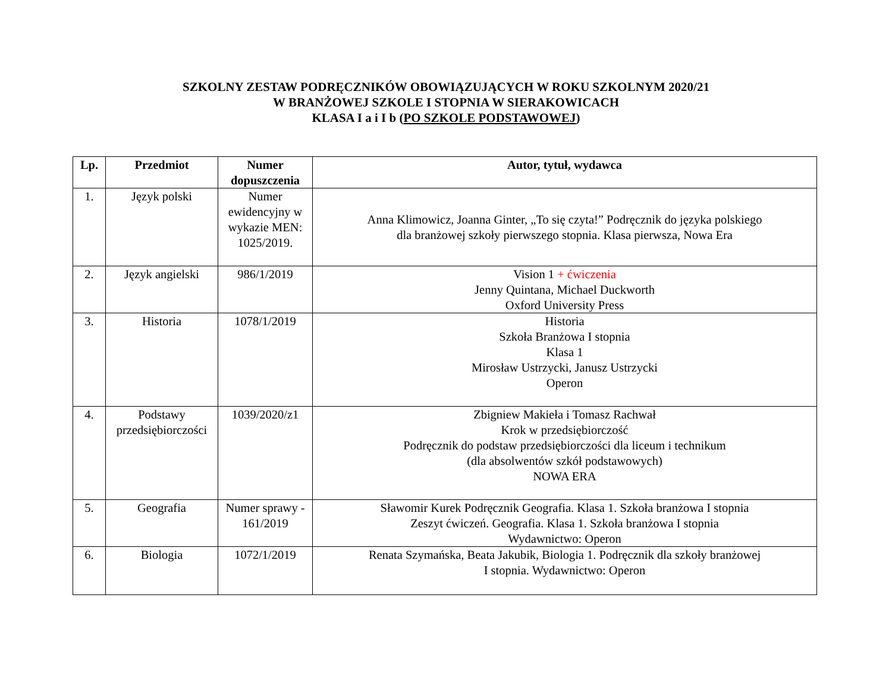SZKOLNY ZESTAW PODRĘCZNIKÓW OBOWIĄZUJĄCYCH W ROKU SZKOLNYM 2020/21
W BRANŻOWEJ SZKOLE I STOPNIA W SIERAKOWICACH
KLASA I a i I b (PO SZKOLE PODSTAWOWEJ)
| Lp. | Przedmiot | Numer dopuszczenia | Autor, tytuł, wydawca |
| --- | --- | --- | --- |
| 1. | Język polski | Numer ewidencyjny w wykazie MEN: 1025/2019. | Anna Klimowicz, Joanna Ginter, „To się czyta!” Podręcznik do języka polskiego dla branżowej szkoły pierwszego stopnia. Klasa pierwsza, Nowa Era |
| 2. | Język angielski | 986/1/2019 | Vision 1 + ćwiczenia Jenny Quintana, Michael Duckworth Oxford University Press |
| 3. | Historia | 1078/1/2019 | Historia Szkoła Branżowa I stopnia Klasa 1 Mirosław Ustrzycki, Janusz Ustrzycki Operon |
| 4. | Podstawy przedsiębiorczości | 1039/2020/z1 | Zbigniew Makieła i Tomasz Rachwał Krok w przedsiębiorczość Podręcznik do podstaw przedsiębiorczości dla liceum i technikum (dla absolwentów szkół podstawowych) NOWA ERA |
| 5. | Geografia | Numer sprawy - 161/2019 | Sławomir Kurek Podręcznik Geografia. Klasa 1. Szkoła branżowa I stopnia Zeszyt ćwiczeń. Geografia. Klasa 1. Szkoła branżowa I stopnia Wydawnictwo: Operon |
| 6. | Biologia | 1072/1/2019 | Renata Szymańska, Beata Jakubik, Biologia 1. Podręcznik dla szkoły branżowej I stopnia. Wydawnictwo: Operon |